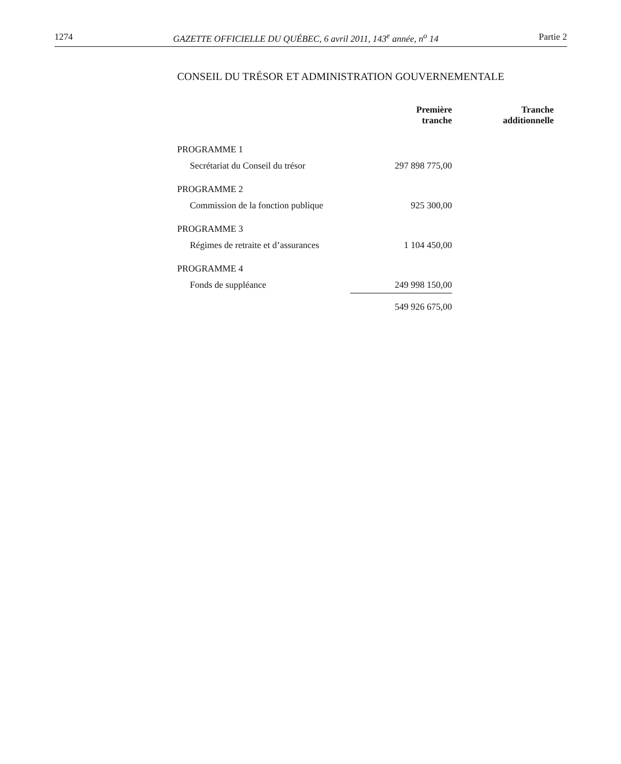1274 GAZETTE OFFICIELLE DU QUÉBEC, 6 avril 2011, 143<sup>e</sup> année, n<sup>o</sup> 14 Partie 2
CONSEIL DU TRÉSOR ET ADMINISTRATION GOUVERNEMENTALE
| | Première tranche | Tranche additionnelle |
| --- | --- | --- |
| PROGRAMME 1 | | |
| Secrétariat du Conseil du trésor | 297 898 775,00 | |
| PROGRAMME 2 | | |
| Commission de la fonction publique | 925 300,00 | |
| PROGRAMME 3 | | |
| Régimes de retraite et d’assurances | 1 104 450,00 | |
| PROGRAMME 4 | | |
| Fonds de suppléance | 249 998 150,00 | |
| | 549 926 675,00 | |